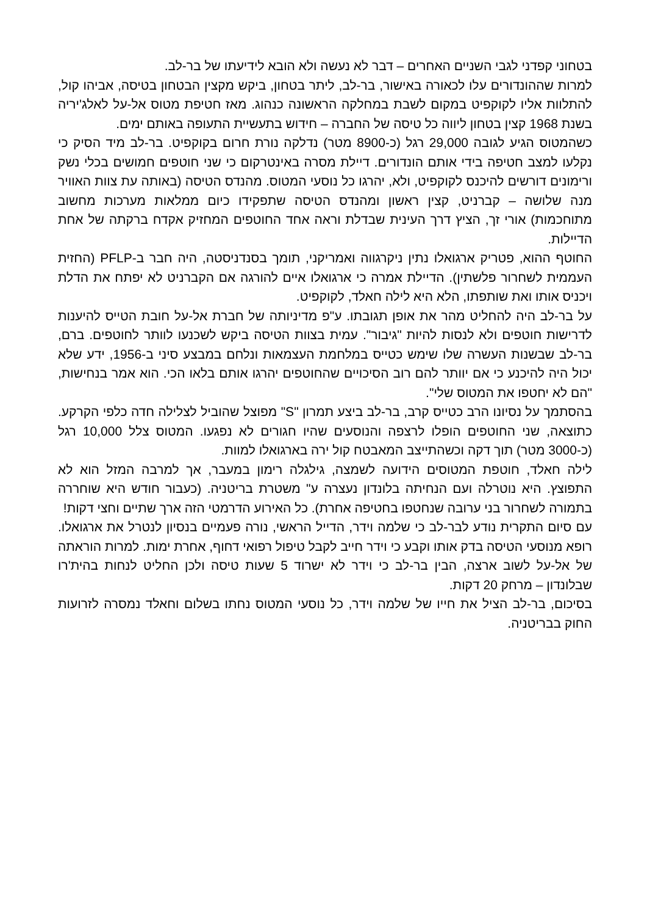בטחוני קפדני לגבי השניים האחרים – דבר לא נעשה ולא הובא לידיעתו של בר-לב.
למרות שההונדורים עלו לכאורה באישור, בר-לב, ליתר בטחון, ביקש מקצין הבטחון בטיסה, אביהו קול, להתלוות אליו לקוקפיט במקום לשבת במחלקה הראשונה כנהוג. מאז חטיפת מטוס אל-על לאלג'יריה בשנת 1968 קצין בטחון ליווה כל טיסה של החברה – חידוש בתעשיית התעופה באותם ימים.
כשהמטוס הגיע לגובה 29,000 רגל (כ-8900 מטר) נדלקה נורת חרום בקוקפיט. בר-לב מיד הסיק כי נקלעו למצב חטיפה בידי אותם הונדורים. דיילת מסרה באינטרקום כי שני חוטפים חמושים בכלי נשק ורימונים דורשים להיכנס לקוקפיט, ולא, יהרגו כל נוסעי המטוס. מהנדס הטיסה (באותה עת צוות האוויר מנה שלושה – קברניט, קצין ראשון ומהנדס הטיסה שתפקידו כיום ממלאות מערכות מחשוב מתוחכמות) אורי זך, הציץ דרך העינית שבדלת וראה אחד החוטפים המחזיק אקדח ברקתה של אחת הדיילות.
החוטף ההוא, פטריק ארגואלו נתין ניקרגווה ואמריקני, תומך בסנדניסטה, היה חבר ב-PFLP (החזית העממית לשחרור פלשתין). הדיילת אמרה כי ארגואלו איים להורגה אם הקברניט לא יפתח את הדלת ויכניס אותו ואת שותפתו, הלא היא לילה חאלד, לקוקפיט.
על בר-לב היה להחליט מהר את אופן תגובתו. ע"פ מדיניותה של חברת אל-על חובת הטייס להיענות לדרישות חוטפים ולא לנסות להיות "גיבור". עמית בצוות הטיסה ביקש לשכנעו לוותר לחוטפים. ברם, בר-לב שבשנות העשרה שלו שימש כטייס במלחמת העצמאות ונלחם במבצע סיני ב-1956, ידע שלא יכול היה להיכנע כי אם יוותר להם רוב הסיכויים שהחוטפים יהרגו אותם בלאו הכי. הוא אמר בנחישות, "הם לא יחטפו את המטוס שלי".
בהסתמך על נסיונו הרב כטייס קרב, בר-לב ביצע תמרון "S" מפוצל שהוביל לצלילה חדה כלפי הקרקע. כתוצאה, שני החוטפים הופלו לרצפה והנוסעים שהיו חגורים לא נפגעו. המטוס צלל 10,000 רגל (כ-3000 מטר) תוך דקה וכשהתייצב המאבטח קול ירה בארגואלו למוות.
לילה חאלד, חוטפת המטוסים הידועה לשמצה, גילגלה רימון במעבר, אך למרבה המזל הוא לא התפוצץ. היא נוטרלה ועם הנחיתה בלונדון נעצרה ע" משטרת בריטניה. (כעבור חודש היא שוחררה בתמורה לשחרור בני ערובה שנחטפו בחטיפה אחרת). כל האירוע הדרמטי הזה ארך שתיים וחצי דקות!
עם סיום התקרית נודע לבר-לב כי שלמה וידר, הדייל הראשי, נורה פעמיים בנסיון לנטרל את ארגואלו. רופא מנוסעי הטיסה בדק אותו וקבע כי וידר חייב לקבל טיפול רפואי דחוף, אחרת ימות. למרות הוראתה של אל-על לשוב ארצה, הבין בר-לב כי וידר לא ישרוד 5 שעות טיסה ולכן החליט לנחות בהית'רו שבלונדון – מרחק 20 דקות.
בסיכום, בר-לב הציל את חייו של שלמה וידר, כל נוסעי המטוס נחתו בשלום וחאלד נמסרה לזרועות החוק בבריטניה.